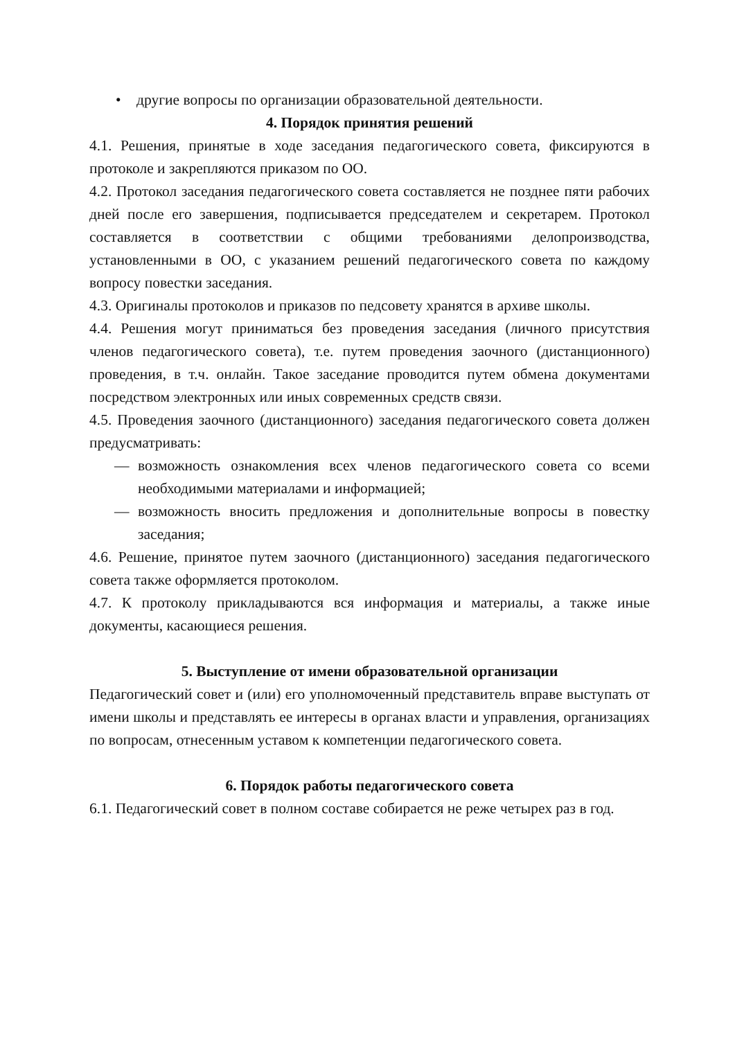• другие вопросы по организации образовательной деятельности.
4. Порядок принятия решений
4.1. Решения, принятые в ходе заседания педагогического совета, фиксируются в протоколе и закрепляются приказом по ОО.
4.2. Протокол заседания педагогического совета составляется не позднее пяти рабочих дней после его завершения, подписывается председателем и секретарем. Протокол составляется в соответствии с общими требованиями делопроизводства, установленными в ОО, с указанием решений педагогического совета по каждому вопросу повестки заседания.
4.3. Оригиналы протоколов и приказов по педсовету хранятся в архиве школы.
4.4. Решения могут приниматься без проведения заседания (личного присутствия членов педагогического совета), т.е. путем проведения заочного (дистанционного) проведения, в т.ч. онлайн. Такое заседание проводится путем обмена документами посредством электронных или иных современных средств связи.
4.5. Проведения заочного (дистанционного) заседания педагогического совета должен предусматривать:
— возможность ознакомления всех членов педагогического совета со всеми необходимыми материалами и информацией;
— возможность вносить предложения и дополнительные вопросы в повестку заседания;
4.6. Решение, принятое путем заочного (дистанционного) заседания педагогического совета также оформляется протоколом.
4.7. К протоколу прикладываются вся информация и материалы, а также иные документы, касающиеся решения.
5. Выступление от имени образовательной организации
Педагогический совет и (или) его уполномоченный представитель вправе выступать от имени школы и представлять ее интересы в органах власти и управления, организациях по вопросам, отнесенным уставом к компетенции педагогического совета.
6. Порядок работы педагогического совета
6.1. Педагогический совет в полном составе собирается не реже четырех раз в год.